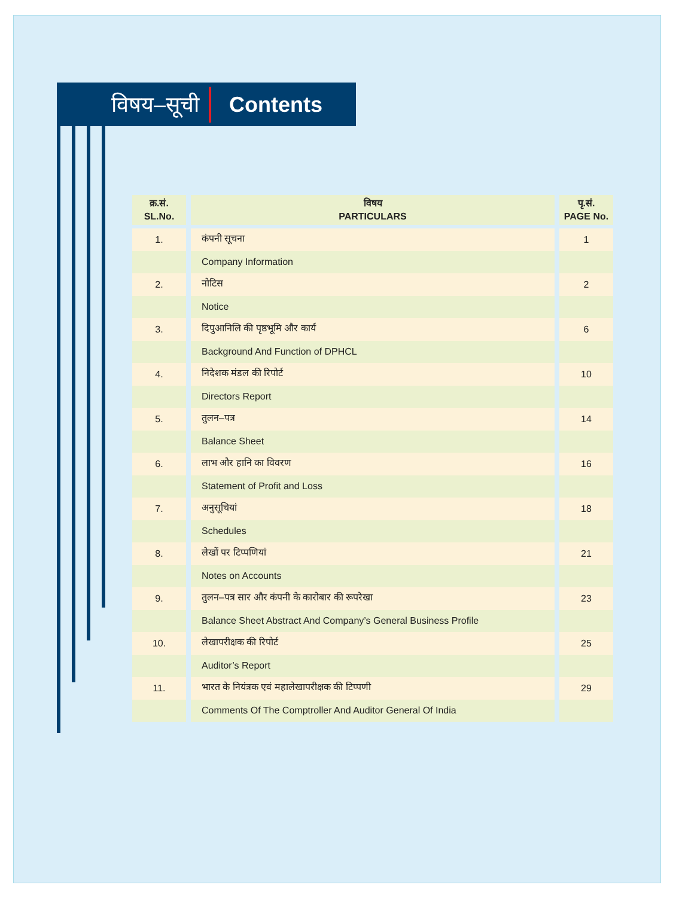विषय–सूची
Contents
| क्र.सं. SL.No. | विषय PARTICULARS | पृ.सं. PAGE No. |
| --- | --- | --- |
| 1. | कंपनी सूचना | 1 |
| | Company Information | |
| 2. | नोटिस | 2 |
| | Notice | |
| 3. | दिपुआनिलि की पृष्ठभूमि और कार्य | 6 |
| | Background And Function of DPHCL | |
| 4. | निदेशक मंडल की रिपोर्ट | 10 |
| | Directors Report | |
| 5. | तुलन–पत्र | 14 |
| | Balance Sheet | |
| 6. | लाभ और हानि का विवरण | 16 |
| | Statement of Profit and Loss | |
| 7. | अनुसूचियां | 18 |
| | Schedules | |
| 8. | लेखों पर टिप्पणियां | 21 |
| | Notes on Accounts | |
| 9. | तुलन–पत्र सार और कंपनी के कारोबार की रूपरेखा | 23 |
| | Balance Sheet Abstract And Company’s General Business Profile | |
| 10. | लेखापरीक्षक की रिपोर्ट | 25 |
| | Auditor’s Report | |
| 11. | भारत के नियंत्रक एवं महालेखापरीक्षक की टिप्पणी | 29 |
| | Comments Of The Comptroller And Auditor General Of India | |